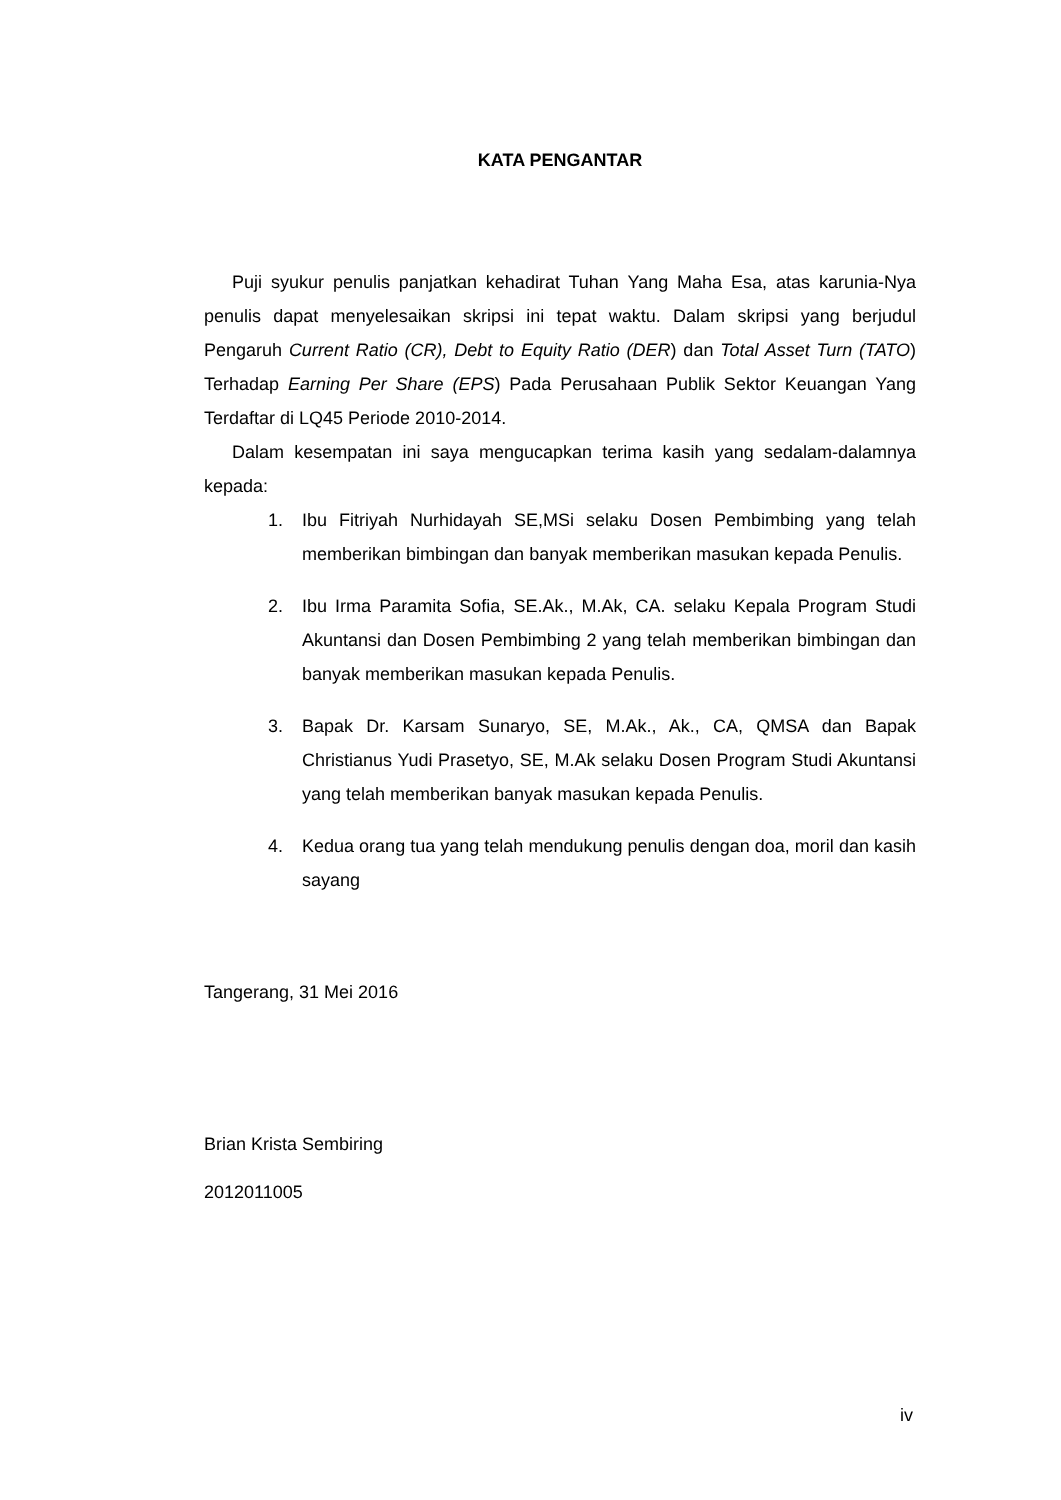KATA PENGANTAR
Puji syukur penulis panjatkan kehadirat Tuhan Yang Maha Esa, atas karunia-Nya penulis dapat menyelesaikan skripsi ini tepat waktu. Dalam skripsi yang berjudul Pengaruh Current Ratio (CR), Debt to Equity Ratio (DER) dan Total Asset Turn (TATO) Terhadap Earning Per Share (EPS) Pada Perusahaan Publik Sektor Keuangan Yang Terdaftar di LQ45 Periode 2010-2014.
Dalam kesempatan ini saya mengucapkan terima kasih yang sedalam-dalamnya kepada:
1. Ibu Fitriyah Nurhidayah SE,MSi selaku Dosen Pembimbing yang telah memberikan bimbingan dan banyak memberikan masukan kepada Penulis.
2. Ibu Irma Paramita Sofia, SE.Ak., M.Ak, CA. selaku Kepala Program Studi Akuntansi dan Dosen Pembimbing 2 yang telah memberikan bimbingan dan banyak memberikan masukan kepada Penulis.
3. Bapak Dr. Karsam Sunaryo, SE, M.Ak., Ak., CA, QMSA dan Bapak Christianus Yudi Prasetyo, SE, M.Ak selaku Dosen Program Studi Akuntansi yang telah memberikan banyak masukan kepada Penulis.
4. Kedua orang tua yang telah mendukung penulis dengan doa, moril dan kasih sayang
Tangerang, 31 Mei 2016
Brian Krista Sembiring
2012011005
iv